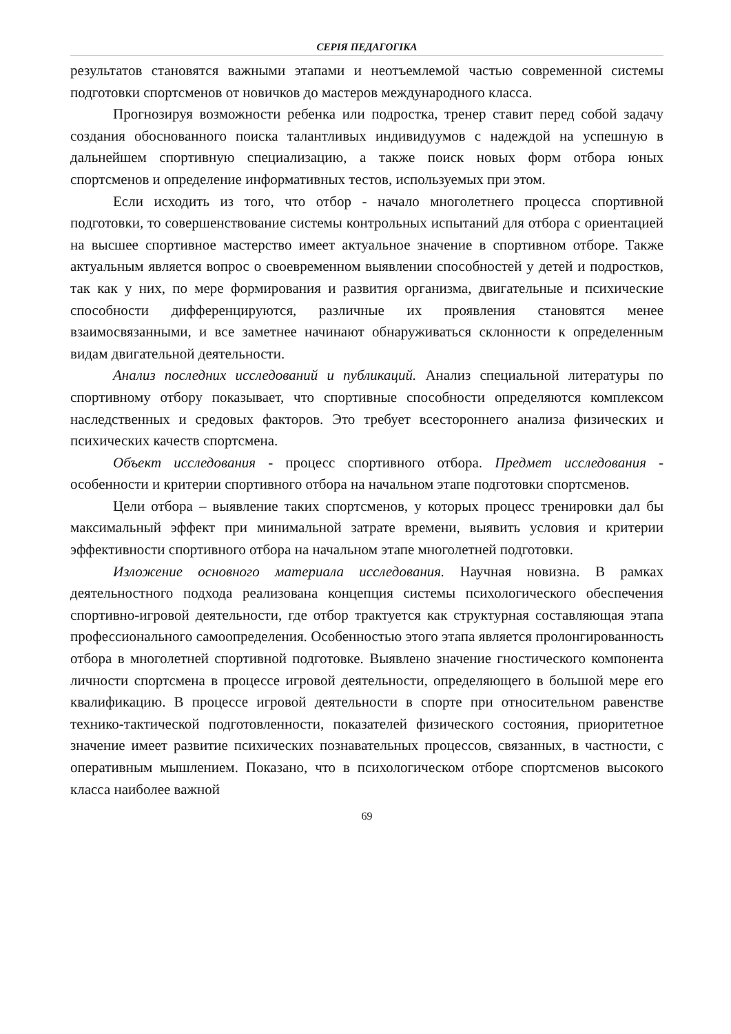СЕРІЯ ПЕДАГОГІКА
результатов становятся важными этапами и неотъемлемой частью современной системы подготовки спортсменов от новичков до мастеров международного класса.
Прогнозируя возможности ребенка или подростка, тренер ставит перед собой задачу создания обоснованного поиска талантливых индивидуумов с надеждой на успешную в дальнейшем спортивную специализацию, а также поиск новых форм отбора юных спортсменов и определение информативных тестов, используемых при этом.
Если исходить из того, что отбор - начало многолетнего процесса спортивной подготовки, то совершенствование системы контрольных испытаний для отбора с ориентацией на высшее спортивное мастерство имеет актуальное значение в спортивном отборе. Также актуальным является вопрос о своевременном выявлении способностей у детей и подростков, так как у них, по мере формирования и развития организма, двигательные и психические способности дифференцируются, различные их проявления становятся менее взаимосвязанными, и все заметнее начинают обнаруживаться склонности к определенным видам двигательной деятельности.
Анализ последних исследований и публикаций. Анализ специальной литературы по спортивному отбору показывает, что спортивные способности определяются комплексом наследственных и средовых факторов. Это требует всестороннего анализа физических и психических качеств спортсмена.
Объект исследования - процесс спортивного отбора. Предмет исследования - особенности и критерии спортивного отбора на начальном этапе подготовки спортсменов.
Цели отбора – выявление таких спортсменов, у которых процесс тренировки дал бы максимальный эффект при минимальной затрате времени, выявить условия и критерии эффективности спортивного отбора на начальном этапе многолетней подготовки.
Изложение основного материала исследования. Научная новизна. В рамках деятельностного подхода реализована концепция системы психологического обеспечения спортивно-игровой деятельности, где отбор трактуется как структурная составляющая этапа профессионального самоопределения. Особенностью этого этапа является пролонгированность отбора в многолетней спортивной подготовке. Выявлено значение гностического компонента личности спортсмена в процессе игровой деятельности, определяющего в большой мере его квалификацию. В процессе игровой деятельности в спорте при относительном равенстве технико-тактической подготовленности, показателей физического состояния, приоритетное значение имеет развитие психических познавательных процессов, связанных, в частности, с оперативным мышлением. Показано, что в психологическом отборе спортсменов высокого класса наиболее важной
69